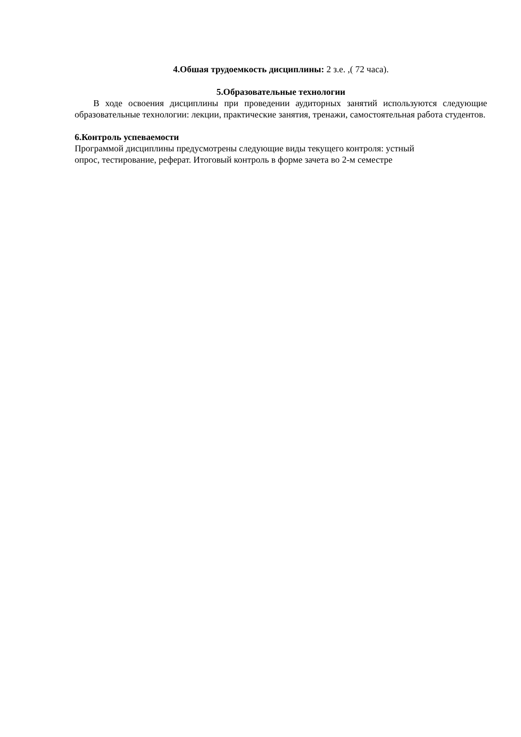4.Обшая трудоемкость дисциплины: 2 з.е. ,( 72 часа).
5.Образовательные технологии
В ходе освоения дисциплины при проведении аудиторных занятий используются следующие образовательные технологии: лекции, практические занятия, тренажи, самостоятельная работа студентов.
6.Контроль успеваемости
Программой дисциплины предусмотрены следующие виды текущего контроля: устный
опрос, тестирование, реферат. Итоговый контроль в форме зачета во 2-м семестре